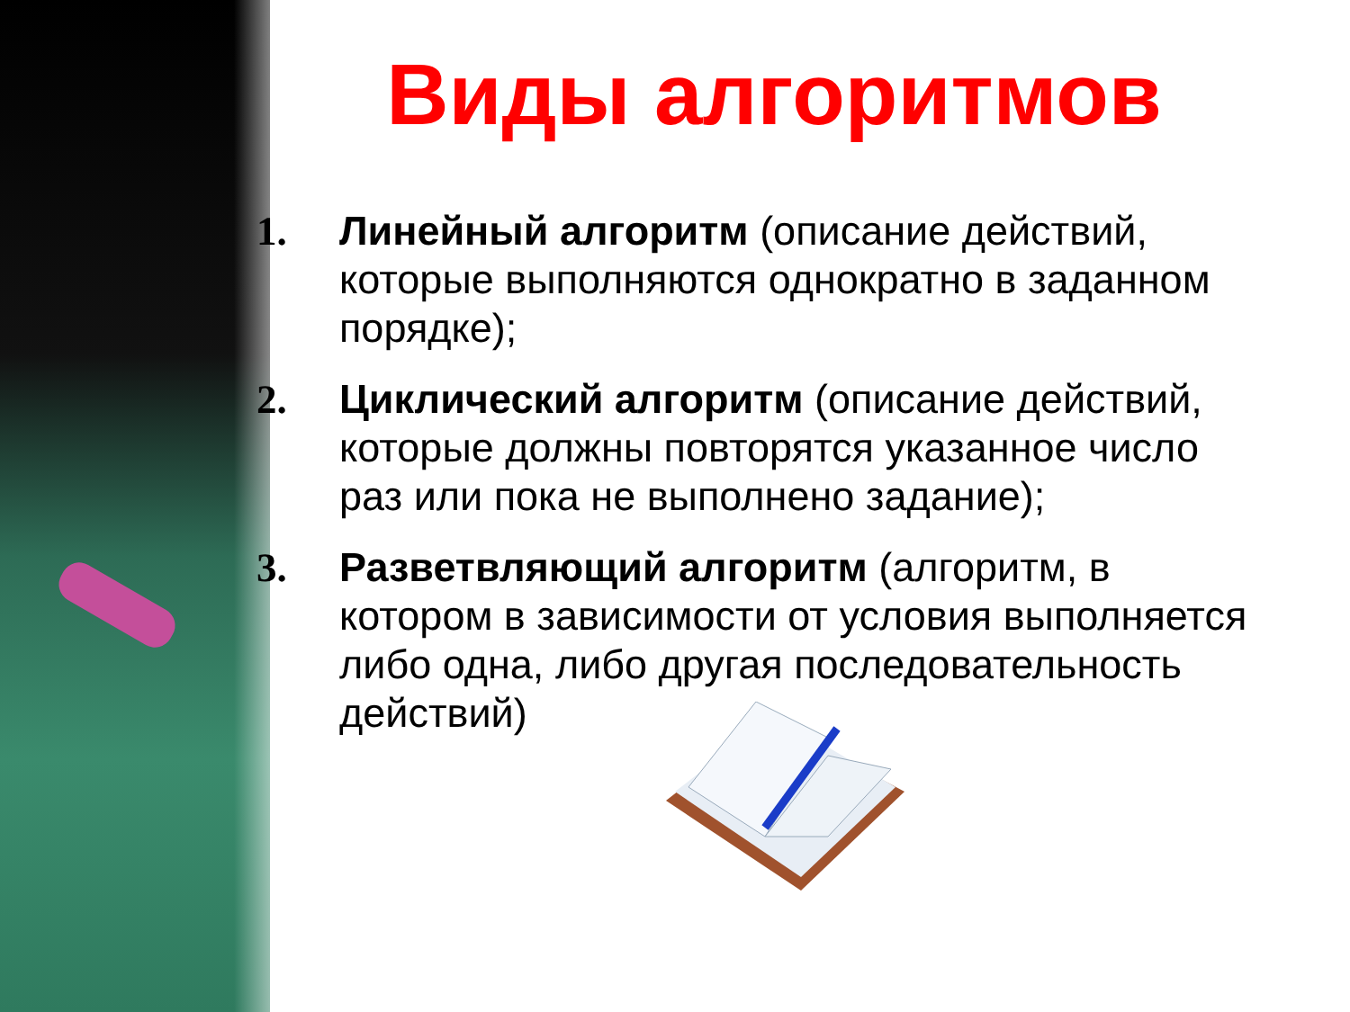Виды алгоритмов
1. Линейный алгоритм (описание действий, которые выполняются однократно в заданном порядке);
2. Циклический алгоритм (описание действий, которые должны повторятся указанное число раз или пока не выполнено задание);
3. Разветвляющий алгоритм (алгоритм, в котором в зависимости от условия выполняется либо одна, либо другая последовательность действий)